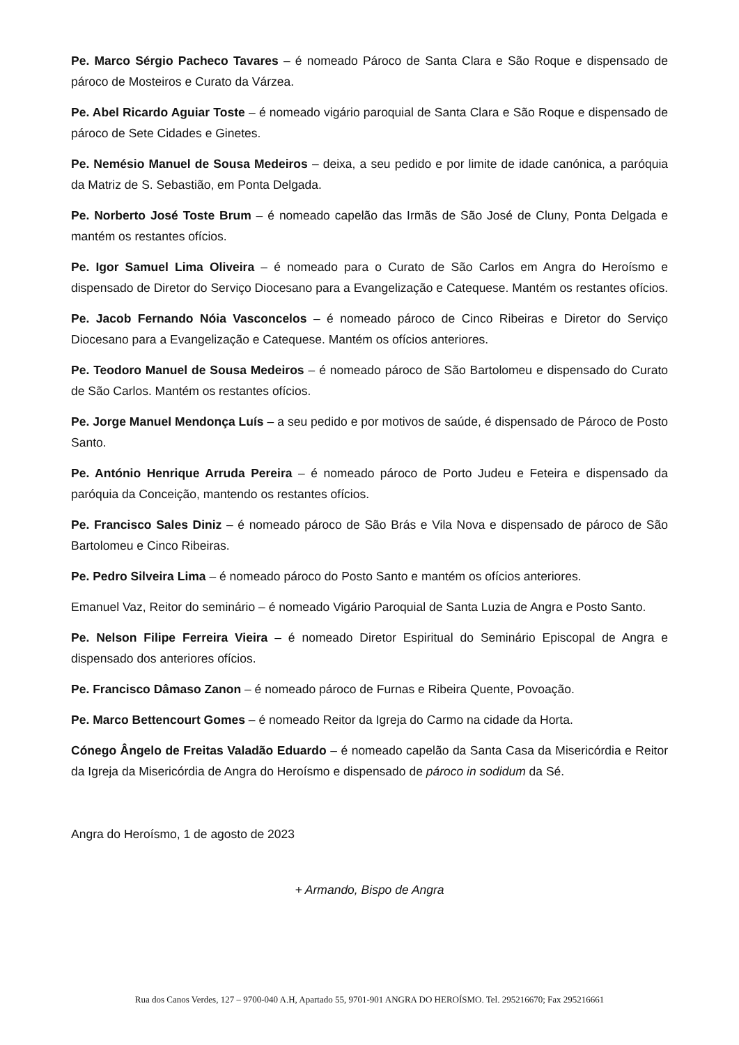Pe. Marco Sérgio Pacheco Tavares – é nomeado Pároco de Santa Clara e São Roque e dispensado de pároco de Mosteiros e Curato da Várzea.
Pe. Abel Ricardo Aguiar Toste – é nomeado vigário paroquial de Santa Clara e São Roque e dispensado de pároco de Sete Cidades e Ginetes.
Pe. Nemésio Manuel de Sousa Medeiros – deixa, a seu pedido e por limite de idade canónica, a paróquia da Matriz de S. Sebastião, em Ponta Delgada.
Pe. Norberto José Toste Brum – é nomeado capelão das Irmãs de São José de Cluny, Ponta Delgada e mantém os restantes ofícios.
Pe. Igor Samuel Lima Oliveira – é nomeado para o Curato de São Carlos em Angra do Heroísmo e dispensado de Diretor do Serviço Diocesano para a Evangelização e Catequese. Mantém os restantes ofícios.
Pe. Jacob Fernando Nóia Vasconcelos – é nomeado pároco de Cinco Ribeiras e Diretor do Serviço Diocesano para a Evangelização e Catequese. Mantém os ofícios anteriores.
Pe. Teodoro Manuel de Sousa Medeiros – é nomeado pároco de São Bartolomeu e dispensado do Curato de São Carlos. Mantém os restantes ofícios.
Pe. Jorge Manuel Mendonça Luís – a seu pedido e por motivos de saúde, é dispensado de Pároco de Posto Santo.
Pe. António Henrique Arruda Pereira – é nomeado pároco de Porto Judeu e Feteira e dispensado da paróquia da Conceição, mantendo os restantes ofícios.
Pe. Francisco Sales Diniz – é nomeado pároco de São Brás e Vila Nova e dispensado de pároco de São Bartolomeu e Cinco Ribeiras.
Pe. Pedro Silveira Lima – é nomeado pároco do Posto Santo e mantém os ofícios anteriores.
Emanuel Vaz, Reitor do seminário – é nomeado Vigário Paroquial de Santa Luzia de Angra e Posto Santo.
Pe. Nelson Filipe Ferreira Vieira – é nomeado Diretor Espiritual do Seminário Episcopal de Angra e dispensado dos anteriores ofícios.
Pe. Francisco Dâmaso Zanon – é nomeado pároco de Furnas e Ribeira Quente, Povoação.
Pe. Marco Bettencourt Gomes – é nomeado Reitor da Igreja do Carmo na cidade da Horta.
Cónego Ângelo de Freitas Valadão Eduardo – é nomeado capelão da Santa Casa da Misericórdia e Reitor da Igreja da Misericórdia de Angra do Heroísmo e dispensado de pároco in sodidum da Sé.
Angra do Heroísmo, 1 de agosto de 2023
+ Armando, Bispo de Angra
Rua dos Canos Verdes, 127 – 9700-040 A.H, Apartado 55, 9701-901 ANGRA DO HEROÍSMO. Tel. 295216670; Fax 295216661